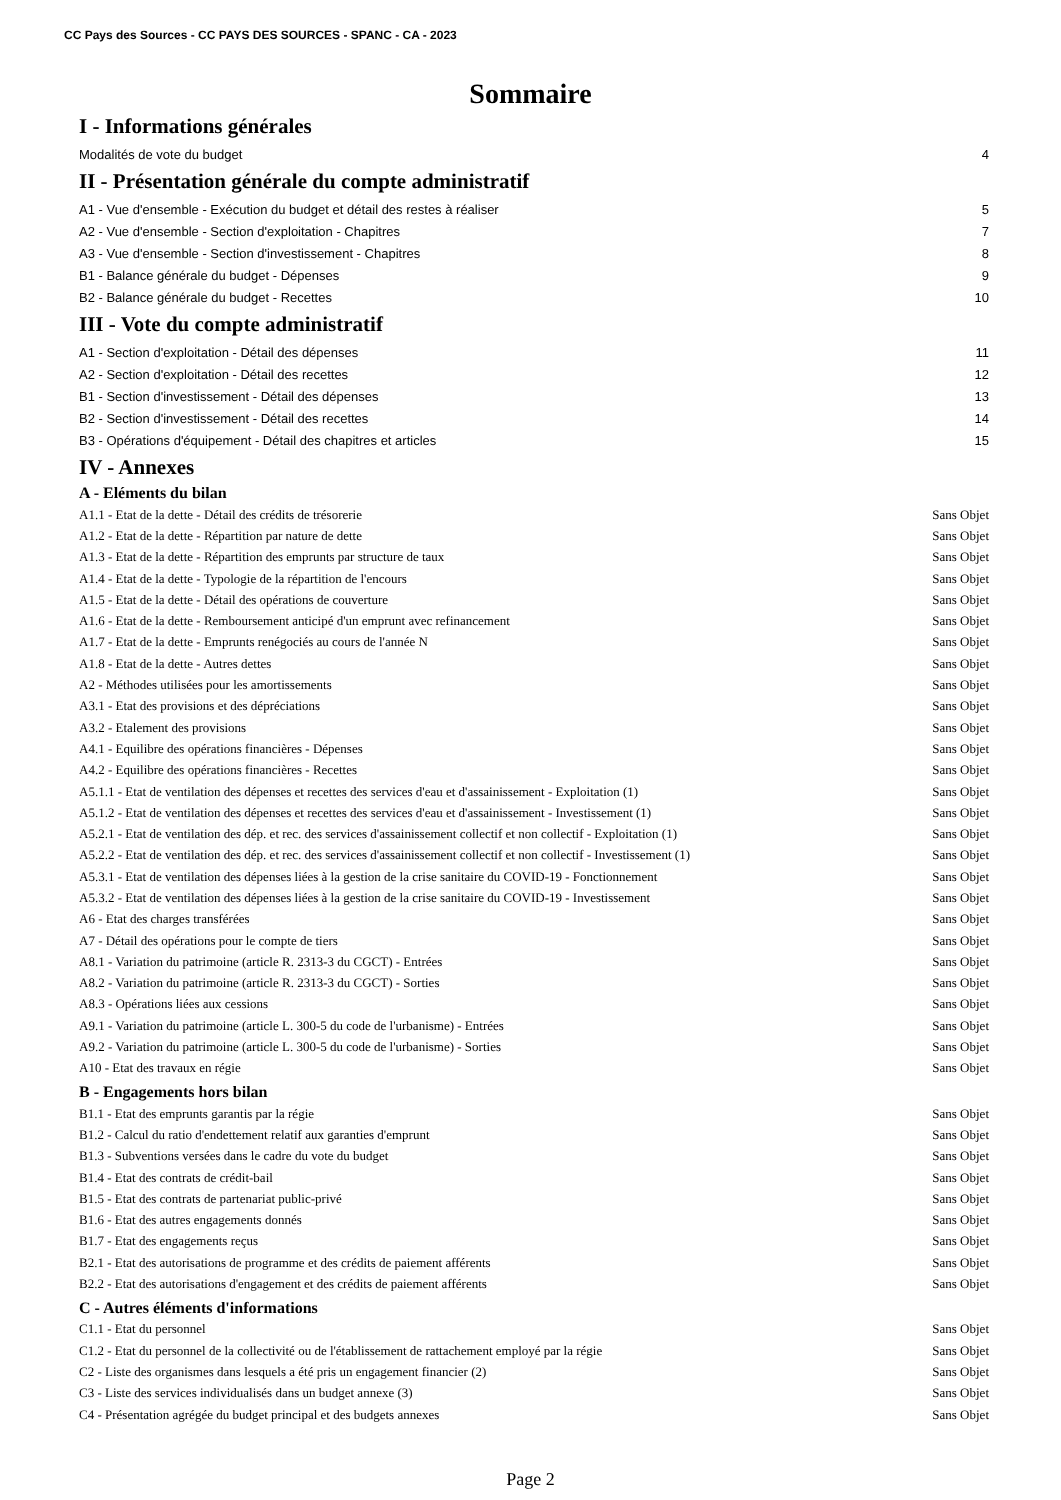CC Pays des Sources - CC PAYS DES SOURCES - SPANC - CA - 2023
Sommaire
I - Informations générales
Modalités de vote du budget 4
II - Présentation générale du compte administratif
A1 - Vue d'ensemble - Exécution du budget et détail des restes à réaliser 5
A2 - Vue d'ensemble - Section d'exploitation - Chapitres 7
A3 - Vue d'ensemble - Section d'investissement - Chapitres 8
B1 - Balance générale du budget - Dépenses 9
B2 - Balance générale du budget - Recettes 10
III - Vote du compte administratif
A1 - Section d'exploitation - Détail des dépenses 11
A2 - Section d'exploitation - Détail des recettes 12
B1 - Section d'investissement - Détail des dépenses 13
B2 - Section d'investissement - Détail des recettes 14
B3 - Opérations d'équipement - Détail des chapitres et articles 15
IV - Annexes
A - Eléments du bilan
A1.1 - Etat de la dette - Détail des crédits de trésorerie Sans Objet
A1.2 - Etat de la dette - Répartition par nature de dette Sans Objet
A1.3 - Etat de la dette - Répartition des emprunts par structure de taux Sans Objet
A1.4 - Etat de la dette - Typologie de la répartition de l'encours Sans Objet
A1.5 - Etat de la dette - Détail des opérations de couverture Sans Objet
A1.6 - Etat de la dette - Remboursement anticipé d'un emprunt avec refinancement Sans Objet
A1.7 - Etat de la dette - Emprunts renégociés au cours de l'année N Sans Objet
A1.8 - Etat de la dette - Autres dettes Sans Objet
A2 - Méthodes utilisées pour les amortissements Sans Objet
A3.1 - Etat des provisions et des dépréciations Sans Objet
A3.2 - Etalement des provisions Sans Objet
A4.1 - Equilibre des opérations financières - Dépenses Sans Objet
A4.2 - Equilibre des opérations financières - Recettes Sans Objet
A5.1.1 - Etat de ventilation des dépenses et recettes des services d'eau et d'assainissement - Exploitation (1) Sans Objet
A5.1.2 - Etat de ventilation des dépenses et recettes des services d'eau et d'assainissement - Investissement (1) Sans Objet
A5.2.1 - Etat de ventilation des dép. et rec. des services d'assainissement collectif et non collectif - Exploitation (1) Sans Objet
A5.2.2 - Etat de ventilation des dép. et rec. des services d'assainissement collectif et non collectif - Investissement (1) Sans Objet
A5.3.1 - Etat de ventilation des dépenses liées à la gestion de la crise sanitaire du COVID-19 - Fonctionnement Sans Objet
A5.3.2 - Etat de ventilation des dépenses liées à la gestion de la crise sanitaire du COVID-19 - Investissement Sans Objet
A6 - Etat des charges transférées Sans Objet
A7 - Détail des opérations pour le compte de tiers Sans Objet
A8.1 - Variation du patrimoine (article R. 2313-3 du CGCT) - Entrées Sans Objet
A8.2 - Variation du patrimoine (article R. 2313-3 du CGCT) - Sorties Sans Objet
A8.3 - Opérations liées aux cessions Sans Objet
A9.1 - Variation du patrimoine (article L. 300-5 du code de l'urbanisme) - Entrées Sans Objet
A9.2 - Variation du patrimoine (article L. 300-5 du code de l'urbanisme) - Sorties Sans Objet
A10 - Etat des travaux en régie Sans Objet
B - Engagements hors bilan
B1.1 - Etat des emprunts garantis par la régie Sans Objet
B1.2 - Calcul du ratio d'endettement relatif aux garanties d'emprunt Sans Objet
B1.3 - Subventions versées dans le cadre du vote du budget Sans Objet
B1.4 - Etat des contrats de crédit-bail Sans Objet
B1.5 - Etat des contrats de partenariat public-privé Sans Objet
B1.6 - Etat des autres engagements donnés Sans Objet
B1.7 - Etat des engagements reçus Sans Objet
B2.1 - Etat des autorisations de programme et des crédits de paiement afférents Sans Objet
B2.2 - Etat des autorisations d'engagement et des crédits de paiement afférents Sans Objet
C - Autres éléments d'informations
C1.1 - Etat du personnel Sans Objet
C1.2 - Etat du personnel de la collectivité ou de l'établissement de rattachement employé par la régie Sans Objet
C2 - Liste des organismes dans lesquels a été pris un engagement financier (2) Sans Objet
C3 - Liste des services individualisés dans un budget annexe (3) Sans Objet
C4 - Présentation agrégée du budget principal et des budgets annexes Sans Objet
Page 2